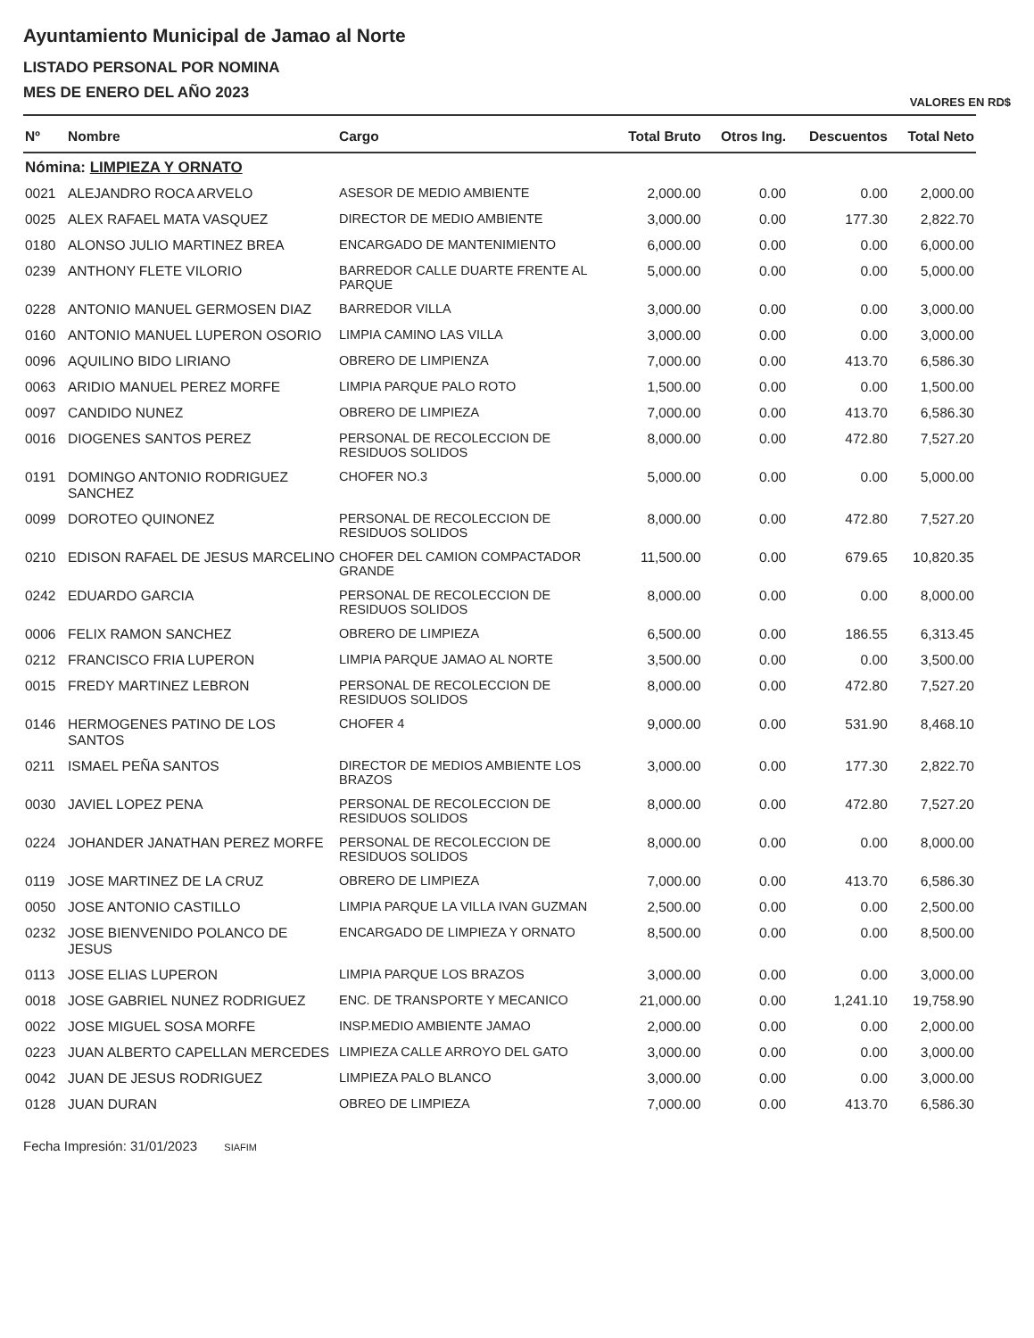Ayuntamiento Municipal de Jamao al Norte
LISTADO PERSONAL POR NOMINA
MES DE ENERO DEL AÑO 2023
VALORES EN RD$
| Nº | Nombre | Cargo | Total Bruto | Otros Ing. | Descuentos | Total Neto |
| --- | --- | --- | --- | --- | --- | --- |
| Nómina: LIMPIEZA Y ORNATO | | | | | | |
| 0021 | ALEJANDRO ROCA ARVELO | ASESOR DE MEDIO AMBIENTE | 2,000.00 | 0.00 | 0.00 | 2,000.00 |
| 0025 | ALEX RAFAEL MATA VASQUEZ | DIRECTOR DE MEDIO AMBIENTE | 3,000.00 | 0.00 | 177.30 | 2,822.70 |
| 0180 | ALONSO JULIO MARTINEZ BREA | ENCARGADO DE MANTENIMIENTO | 6,000.00 | 0.00 | 0.00 | 6,000.00 |
| 0239 | ANTHONY FLETE VILORIO | BARREDOR CALLE DUARTE FRENTE AL PARQUE | 5,000.00 | 0.00 | 0.00 | 5,000.00 |
| 0228 | ANTONIO MANUEL GERMOSEN DIAZ | BARREDOR VILLA | 3,000.00 | 0.00 | 0.00 | 3,000.00 |
| 0160 | ANTONIO MANUEL LUPERON OSORIO | LIMPIA CAMINO LAS VILLA | 3,000.00 | 0.00 | 0.00 | 3,000.00 |
| 0096 | AQUILINO BIDO LIRIANO | OBRERO DE LIMPIENZA | 7,000.00 | 0.00 | 413.70 | 6,586.30 |
| 0063 | ARIDIO MANUEL PEREZ MORFE | LIMPIA PARQUE PALO ROTO | 1,500.00 | 0.00 | 0.00 | 1,500.00 |
| 0097 | CANDIDO NUNEZ | OBRERO DE LIMPIEZA | 7,000.00 | 0.00 | 413.70 | 6,586.30 |
| 0016 | DIOGENES SANTOS PEREZ | PERSONAL DE RECOLECCION DE RESIDUOS SOLIDOS | 8,000.00 | 0.00 | 472.80 | 7,527.20 |
| 0191 | DOMINGO ANTONIO RODRIGUEZ SANCHEZ | CHOFER NO.3 | 5,000.00 | 0.00 | 0.00 | 5,000.00 |
| 0099 | DOROTEO QUINONEZ | PERSONAL DE RECOLECCION DE RESIDUOS SOLIDOS | 8,000.00 | 0.00 | 472.80 | 7,527.20 |
| 0210 | EDISON RAFAEL DE JESUS MARCELINO | CHOFER DEL CAMION COMPACTADOR GRANDE | 11,500.00 | 0.00 | 679.65 | 10,820.35 |
| 0242 | EDUARDO GARCIA | PERSONAL DE RECOLECCION DE RESIDUOS SOLIDOS | 8,000.00 | 0.00 | 0.00 | 8,000.00 |
| 0006 | FELIX RAMON SANCHEZ | OBRERO DE LIMPIEZA | 6,500.00 | 0.00 | 186.55 | 6,313.45 |
| 0212 | FRANCISCO FRIA LUPERON | LIMPIA PARQUE JAMAO AL NORTE | 3,500.00 | 0.00 | 0.00 | 3,500.00 |
| 0015 | FREDY MARTINEZ LEBRON | PERSONAL DE RECOLECCION DE RESIDUOS SOLIDOS | 8,000.00 | 0.00 | 472.80 | 7,527.20 |
| 0146 | HERMOGENES PATINO DE LOS SANTOS | CHOFER 4 | 9,000.00 | 0.00 | 531.90 | 8,468.10 |
| 0211 | ISMAEL PEÑA SANTOS | DIRECTOR DE MEDIOS AMBIENTE LOS BRAZOS | 3,000.00 | 0.00 | 177.30 | 2,822.70 |
| 0030 | JAVIEL LOPEZ PENA | PERSONAL DE RECOLECCION DE RESIDUOS SOLIDOS | 8,000.00 | 0.00 | 472.80 | 7,527.20 |
| 0224 | JOHANDER JANATHAN PEREZ MORFE | PERSONAL DE RECOLECCION DE RESIDUOS SOLIDOS | 8,000.00 | 0.00 | 0.00 | 8,000.00 |
| 0119 | JOSE MARTINEZ DE LA CRUZ | OBRERO DE LIMPIEZA | 7,000.00 | 0.00 | 413.70 | 6,586.30 |
| 0050 | JOSE ANTONIO CASTILLO | LIMPIA PARQUE LA VILLA IVAN GUZMAN | 2,500.00 | 0.00 | 0.00 | 2,500.00 |
| 0232 | JOSE BIENVENIDO POLANCO DE JESUS | ENCARGADO DE LIMPIEZA Y ORNATO | 8,500.00 | 0.00 | 0.00 | 8,500.00 |
| 0113 | JOSE ELIAS LUPERON | LIMPIA PARQUE LOS BRAZOS | 3,000.00 | 0.00 | 0.00 | 3,000.00 |
| 0018 | JOSE GABRIEL NUNEZ RODRIGUEZ | ENC. DE TRANSPORTE Y MECANICO | 21,000.00 | 0.00 | 1,241.10 | 19,758.90 |
| 0022 | JOSE MIGUEL SOSA MORFE | INSP.MEDIO AMBIENTE JAMAO | 2,000.00 | 0.00 | 0.00 | 2,000.00 |
| 0223 | JUAN ALBERTO CAPELLAN MERCEDES | LIMPIEZA CALLE ARROYO DEL GATO | 3,000.00 | 0.00 | 0.00 | 3,000.00 |
| 0042 | JUAN DE JESUS RODRIGUEZ | LIMPIEZA PALO BLANCO | 3,000.00 | 0.00 | 0.00 | 3,000.00 |
| 0128 | JUAN DURAN | OBREO DE LIMPIEZA | 7,000.00 | 0.00 | 413.70 | 6,586.30 |
Fecha Impresión: 31/01/2023 SIAFIM